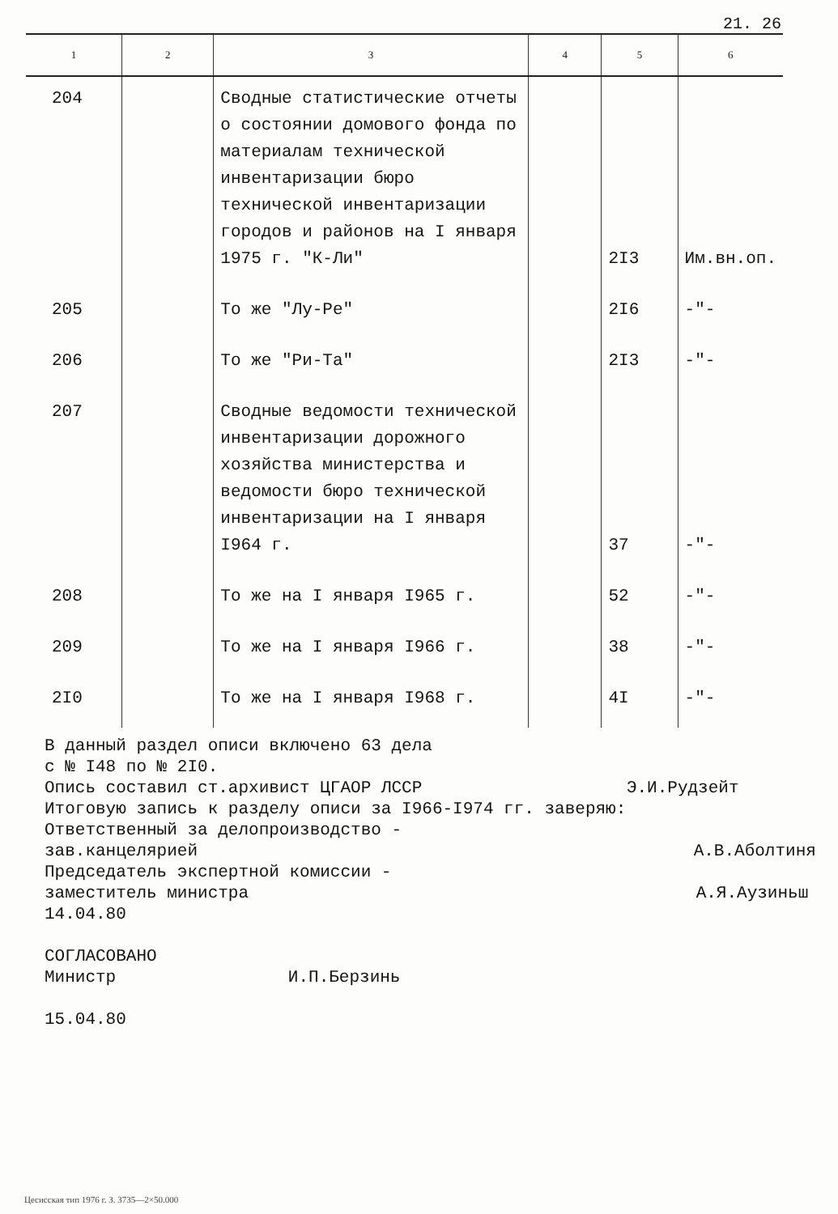21. 26
| 1 | 2 | 3 | 4 | 5 | 6 |
| --- | --- | --- | --- | --- | --- |
| 204 | | Сводные статистические отчеты о состоянии домового фонда по материалам технической инвентаризации бюро технической инвентаризации городов и районов на I января 1975 г. "К-Ли" | | 2I3 | Им.вн.оп. |
| 205 | | То же "Лу-Ре" | | 2I6 | -"- |
| 206 | | То же "Ри-Та" | | 2I3 | -"- |
| 207 | | Сводные ведомости технической инвентаризации дорожного хозяйства министерства и ведомости бюро технической инвентаризации на I января I964 г. | | 37 | -"- |
| 208 | | То же на I января I965 г. | | 52 | -"- |
| 209 | | То же на I января I966 г. | | 38 | -"- |
| 2I0 | | То же на I января I968 г. | | 4I | -"- |
В данный раздел описи включено 63 дела
с № I48 по № 2I0.
Опись составил ст.архивист ЦГАОР ЛССР Э.И.Рудзейт
Итоговую запись к разделу описи за I966-I974 гг. заверяю:
Ответственный за делопроизводство -
зав.канцелярией А.В.Аболтиня
Председатель экспертной комиссии -
заместитель министра А.Я.Аузиньш
14.04.80
СОГЛАСОВАНО
Министр И.П.Берзинь
15.04.80
Цесисская тип 1976 г. З. 3735—2×50.000